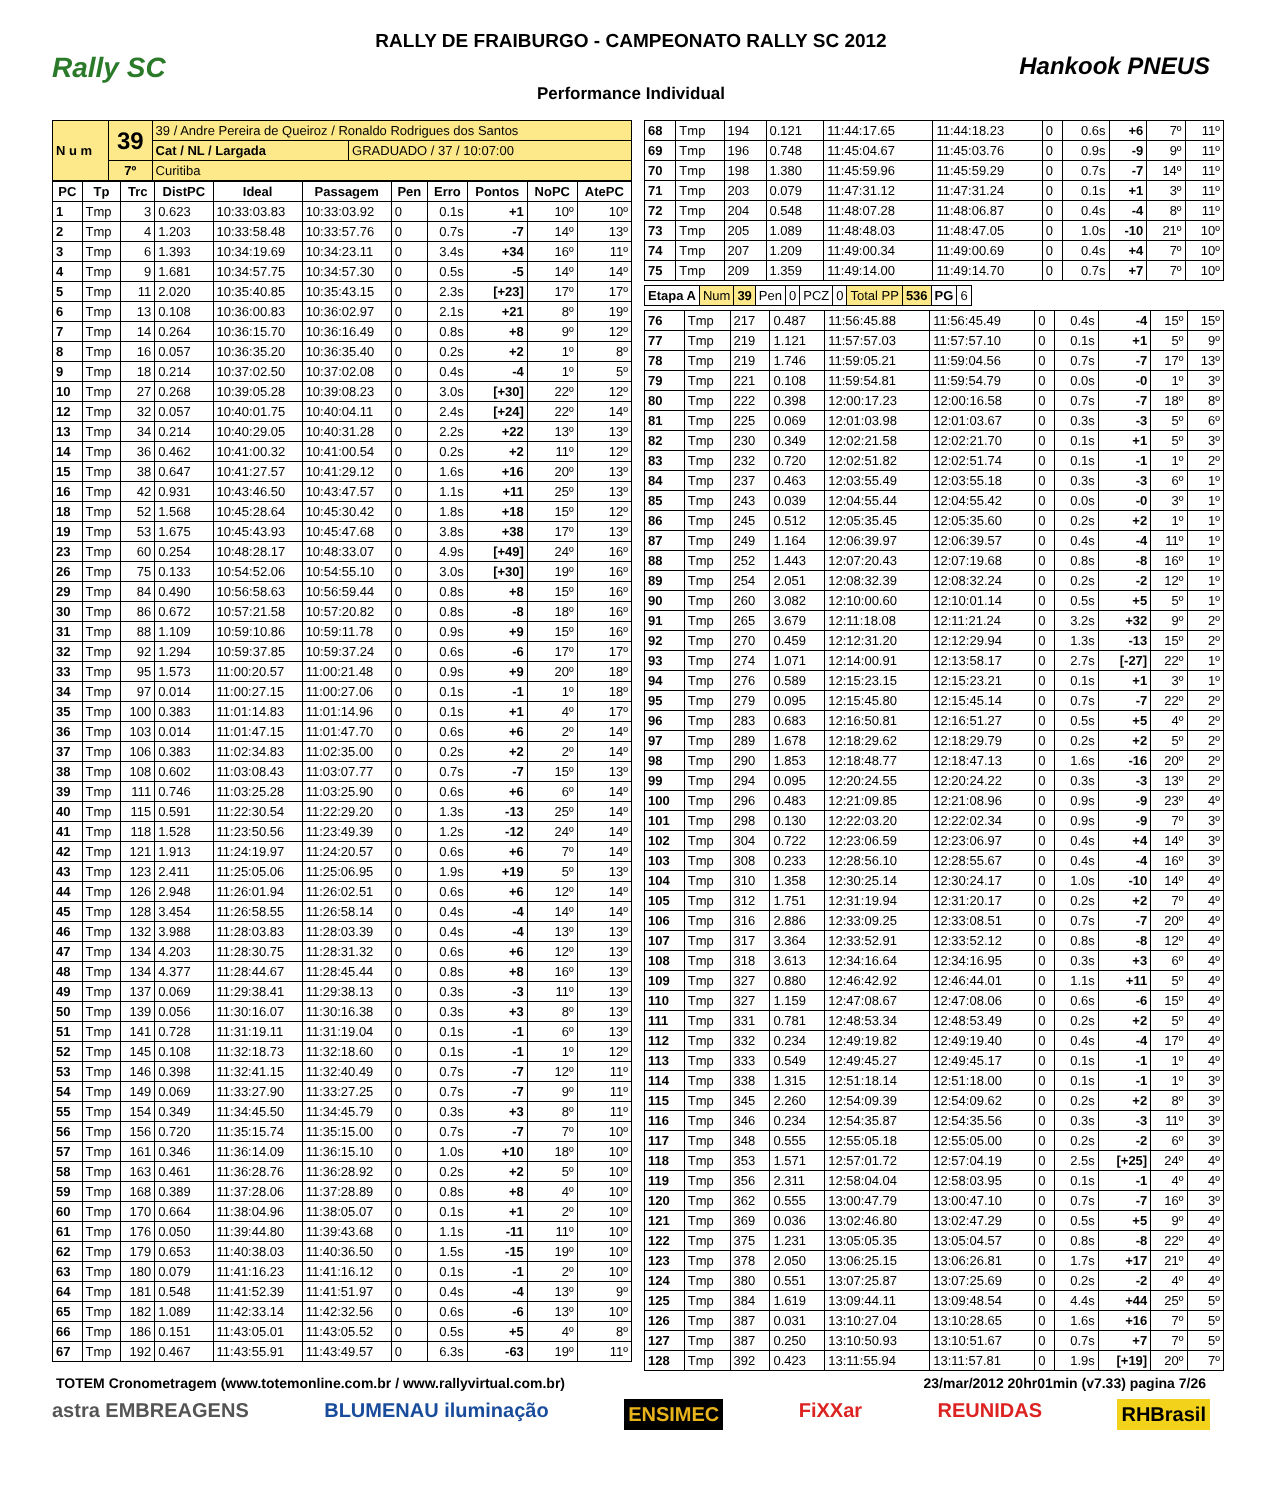RALLY DE FRAIBURGO - CAMPEONATO RALLY SC 2012
Rally SC Hankook PNEUS
Performance Individual
| N u m | 39 | 39 / Andre Pereira de Queiroz / Ronaldo Rodrigues dos Santos | |
| | | Cat / NL / Largada | GRADUADO / 37 / 10:07:00 |
| | 7º | Curitiba | |
| PC | Tp | Trc | DistPC | Ideal | Passagem | Pen | Erro | Pontos | NoPC | AtePC |
| --- | --- | --- | --- | --- | --- | --- | --- | --- | --- | --- |
| 1 | Tmp | 3 | 0.623 | 10:33:03.83 | 10:33:03.92 | 0 | 0.1s | +1 | 10º | 10º |
| 2 | Tmp | 4 | 1.203 | 10:33:58.48 | 10:33:57.76 | 0 | 0.7s | -7 | 14º | 13º |
| 3 | Tmp | 6 | 1.393 | 10:34:19.69 | 10:34:23.11 | 0 | 3.4s | +34 | 16º | 11º |
| 4 | Tmp | 9 | 1.681 | 10:34:57.75 | 10:34:57.30 | 0 | 0.5s | -5 | 14º | 14º |
| 5 | Tmp | 11 | 2.020 | 10:35:40.85 | 10:35:43.15 | 0 | 2.3s | [+23] | 17º | 17º |
| 6 | Tmp | 13 | 0.108 | 10:36:00.83 | 10:36:02.97 | 0 | 2.1s | +21 | 8º | 19º |
| 7 | Tmp | 14 | 0.264 | 10:36:15.70 | 10:36:16.49 | 0 | 0.8s | +8 | 9º | 12º |
| 8 | Tmp | 16 | 0.057 | 10:36:35.20 | 10:36:35.40 | 0 | 0.2s | +2 | 1º | 8º |
| 9 | Tmp | 18 | 0.214 | 10:37:02.50 | 10:37:02.08 | 0 | 0.4s | -4 | 1º | 5º |
| 10 | Tmp | 27 | 0.268 | 10:39:05.28 | 10:39:08.23 | 0 | 3.0s | [+30] | 22º | 12º |
| 12 | Tmp | 32 | 0.057 | 10:40:01.75 | 10:40:04.11 | 0 | 2.4s | [+24] | 22º | 14º |
| 13 | Tmp | 34 | 0.214 | 10:40:29.05 | 10:40:31.28 | 0 | 2.2s | +22 | 13º | 13º |
| 14 | Tmp | 36 | 0.462 | 10:41:00.32 | 10:41:00.54 | 0 | 0.2s | +2 | 11º | 12º |
| 15 | Tmp | 38 | 0.647 | 10:41:27.57 | 10:41:29.12 | 0 | 1.6s | +16 | 20º | 13º |
| 16 | Tmp | 42 | 0.931 | 10:43:46.50 | 10:43:47.57 | 0 | 1.1s | +11 | 25º | 13º |
| 18 | Tmp | 52 | 1.568 | 10:45:28.64 | 10:45:30.42 | 0 | 1.8s | +18 | 15º | 12º |
| 19 | Tmp | 53 | 1.675 | 10:45:43.93 | 10:45:47.68 | 0 | 3.8s | +38 | 17º | 13º |
| 23 | Tmp | 60 | 0.254 | 10:48:28.17 | 10:48:33.07 | 0 | 4.9s | [+49] | 24º | 16º |
| 26 | Tmp | 75 | 0.133 | 10:54:52.06 | 10:54:55.10 | 0 | 3.0s | [+30] | 19º | 16º |
| 29 | Tmp | 84 | 0.490 | 10:56:58.63 | 10:56:59.44 | 0 | 0.8s | +8 | 15º | 16º |
| 30 | Tmp | 86 | 0.672 | 10:57:21.58 | 10:57:20.82 | 0 | 0.8s | -8 | 18º | 16º |
| 31 | Tmp | 88 | 1.109 | 10:59:10.86 | 10:59:11.78 | 0 | 0.9s | +9 | 15º | 16º |
| 32 | Tmp | 92 | 1.294 | 10:59:37.85 | 10:59:37.24 | 0 | 0.6s | -6 | 17º | 17º |
| 33 | Tmp | 95 | 1.573 | 11:00:20.57 | 11:00:21.48 | 0 | 0.9s | +9 | 20º | 18º |
| 34 | Tmp | 97 | 0.014 | 11:00:27.15 | 11:00:27.06 | 0 | 0.1s | -1 | 1º | 18º |
| 35 | Tmp | 100 | 0.383 | 11:01:14.83 | 11:01:14.96 | 0 | 0.1s | +1 | 4º | 17º |
| 36 | Tmp | 103 | 0.014 | 11:01:47.15 | 11:01:47.70 | 0 | 0.6s | +6 | 2º | 14º |
| 37 | Tmp | 106 | 0.383 | 11:02:34.83 | 11:02:35.00 | 0 | 0.2s | +2 | 2º | 14º |
| 38 | Tmp | 108 | 0.602 | 11:03:08.43 | 11:03:07.77 | 0 | 0.7s | -7 | 15º | 13º |
| 39 | Tmp | 111 | 0.746 | 11:03:25.28 | 11:03:25.90 | 0 | 0.6s | +6 | 6º | 14º |
| 40 | Tmp | 115 | 0.591 | 11:22:30.54 | 11:22:29.20 | 0 | 1.3s | -13 | 25º | 14º |
| 41 | Tmp | 118 | 1.528 | 11:23:50.56 | 11:23:49.39 | 0 | 1.2s | -12 | 24º | 14º |
| 42 | Tmp | 121 | 1.913 | 11:24:19.97 | 11:24:20.57 | 0 | 0.6s | +6 | 7º | 14º |
| 43 | Tmp | 123 | 2.411 | 11:25:05.06 | 11:25:06.95 | 0 | 1.9s | +19 | 5º | 13º |
| 44 | Tmp | 126 | 2.948 | 11:26:01.94 | 11:26:02.51 | 0 | 0.6s | +6 | 12º | 14º |
| 45 | Tmp | 128 | 3.454 | 11:26:58.55 | 11:26:58.14 | 0 | 0.4s | -4 | 14º | 14º |
| 46 | Tmp | 132 | 3.988 | 11:28:03.83 | 11:28:03.39 | 0 | 0.4s | -4 | 13º | 13º |
| 47 | Tmp | 134 | 4.203 | 11:28:30.75 | 11:28:31.32 | 0 | 0.6s | +6 | 12º | 13º |
| 48 | Tmp | 134 | 4.377 | 11:28:44.67 | 11:28:45.44 | 0 | 0.8s | +8 | 16º | 13º |
| 49 | Tmp | 137 | 0.069 | 11:29:38.41 | 11:29:38.13 | 0 | 0.3s | -3 | 11º | 13º |
| 50 | Tmp | 139 | 0.056 | 11:30:16.07 | 11:30:16.38 | 0 | 0.3s | +3 | 8º | 13º |
| 51 | Tmp | 141 | 0.728 | 11:31:19.11 | 11:31:19.04 | 0 | 0.1s | -1 | 6º | 13º |
| 52 | Tmp | 145 | 0.108 | 11:32:18.73 | 11:32:18.60 | 0 | 0.1s | -1 | 1º | 12º |
| 53 | Tmp | 146 | 0.398 | 11:32:41.15 | 11:32:40.49 | 0 | 0.7s | -7 | 12º | 11º |
| 54 | Tmp | 149 | 0.069 | 11:33:27.90 | 11:33:27.25 | 0 | 0.7s | -7 | 9º | 11º |
| 55 | Tmp | 154 | 0.349 | 11:34:45.50 | 11:34:45.79 | 0 | 0.3s | +3 | 8º | 11º |
| 56 | Tmp | 156 | 0.720 | 11:35:15.74 | 11:35:15.00 | 0 | 0.7s | -7 | 7º | 10º |
| 57 | Tmp | 161 | 0.346 | 11:36:14.09 | 11:36:15.10 | 0 | 1.0s | +10 | 18º | 10º |
| 58 | Tmp | 163 | 0.461 | 11:36:28.76 | 11:36:28.92 | 0 | 0.2s | +2 | 5º | 10º |
| 59 | Tmp | 168 | 0.389 | 11:37:28.06 | 11:37:28.89 | 0 | 0.8s | +8 | 4º | 10º |
| 60 | Tmp | 170 | 0.664 | 11:38:04.96 | 11:38:05.07 | 0 | 0.1s | +1 | 2º | 10º |
| 61 | Tmp | 176 | 0.050 | 11:39:44.80 | 11:39:43.68 | 0 | 1.1s | -11 | 11º | 10º |
| 62 | Tmp | 179 | 0.653 | 11:40:38.03 | 11:40:36.50 | 0 | 1.5s | -15 | 19º | 10º |
| 63 | Tmp | 180 | 0.079 | 11:41:16.23 | 11:41:16.12 | 0 | 0.1s | -1 | 2º | 10º |
| 64 | Tmp | 181 | 0.548 | 11:41:52.39 | 11:41:51.97 | 0 | 0.4s | -4 | 13º | 9º |
| 65 | Tmp | 182 | 1.089 | 11:42:33.14 | 11:42:32.56 | 0 | 0.6s | -6 | 13º | 10º |
| 66 | Tmp | 186 | 0.151 | 11:43:05.01 | 11:43:05.52 | 0 | 0.5s | +5 | 4º | 8º |
| 67 | Tmp | 192 | 0.467 | 11:43:55.91 | 11:43:49.57 | 0 | 6.3s | -63 | 19º | 11º |
| 68 | Tmp | 194 | 0.121 | 11:44:17.65 | 11:44:18.23 | 0 | 0.6s | +6 | 7º | 11º |
| 69 | Tmp | 196 | 0.748 | 11:45:04.67 | 11:45:03.76 | 0 | 0.9s | -9 | 9º | 11º |
| 70 | Tmp | 198 | 1.380 | 11:45:59.96 | 11:45:59.29 | 0 | 0.7s | -7 | 14º | 11º |
| 71 | Tmp | 203 | 0.079 | 11:47:31.12 | 11:47:31.24 | 0 | 0.1s | +1 | 3º | 11º |
| 72 | Tmp | 204 | 0.548 | 11:48:07.28 | 11:48:06.87 | 0 | 0.4s | -4 | 8º | 11º |
| 73 | Tmp | 205 | 1.089 | 11:48:48.03 | 11:48:47.05 | 0 | 1.0s | -10 | 21º | 10º |
| 74 | Tmp | 207 | 1.209 | 11:49:00.34 | 11:49:00.69 | 0 | 0.4s | +4 | 7º | 10º |
| 75 | Tmp | 209 | 1.359 | 11:49:14.00 | 11:49:14.70 | 0 | 0.7s | +7 | 7º | 10º |
| Etapa A | Num | 39 | Pen | 0 | PCZ | 0 | Total PP | 536 | PG | 6 |
| 76 | Tmp | 217 | 0.487 | 11:56:45.88 | 11:56:45.49 | 0 | 0.4s | -4 | 15º | 15º |
| 77 | Tmp | 219 | 1.121 | 11:57:57.03 | 11:57:57.10 | 0 | 0.1s | +1 | 5º | 9º |
| 78 | Tmp | 219 | 1.746 | 11:59:05.21 | 11:59:04.56 | 0 | 0.7s | -7 | 17º | 13º |
| 79 | Tmp | 221 | 0.108 | 11:59:54.81 | 11:59:54.79 | 0 | 0.0s | -0 | 1º | 3º |
| 80 | Tmp | 222 | 0.398 | 12:00:17.23 | 12:00:16.58 | 0 | 0.7s | -7 | 18º | 8º |
| 81 | Tmp | 225 | 0.069 | 12:01:03.98 | 12:01:03.67 | 0 | 0.3s | -3 | 5º | 6º |
| 82 | Tmp | 230 | 0.349 | 12:02:21.58 | 12:02:21.70 | 0 | 0.1s | +1 | 5º | 3º |
| 83 | Tmp | 232 | 0.720 | 12:02:51.82 | 12:02:51.74 | 0 | 0.1s | -1 | 1º | 2º |
| 84 | Tmp | 237 | 0.463 | 12:03:55.49 | 12:03:55.18 | 0 | 0.3s | -3 | 6º | 1º |
| 85 | Tmp | 243 | 0.039 | 12:04:55.44 | 12:04:55.42 | 0 | 0.0s | -0 | 3º | 1º |
| 86 | Tmp | 245 | 0.512 | 12:05:35.45 | 12:05:35.60 | 0 | 0.2s | +2 | 1º | 1º |
| 87 | Tmp | 249 | 1.164 | 12:06:39.97 | 12:06:39.57 | 0 | 0.4s | -4 | 11º | 1º |
| 88 | Tmp | 252 | 1.443 | 12:07:20.43 | 12:07:19.68 | 0 | 0.8s | -8 | 16º | 1º |
| 89 | Tmp | 254 | 2.051 | 12:08:32.39 | 12:08:32.24 | 0 | 0.2s | -2 | 12º | 1º |
| 90 | Tmp | 260 | 3.082 | 12:10:00.60 | 12:10:01.14 | 0 | 0.5s | +5 | 5º | 1º |
| 91 | Tmp | 265 | 3.679 | 12:11:18.08 | 12:11:21.24 | 0 | 3.2s | +32 | 9º | 2º |
| 92 | Tmp | 270 | 0.459 | 12:12:31.20 | 12:12:29.94 | 0 | 1.3s | -13 | 15º | 2º |
| 93 | Tmp | 274 | 1.071 | 12:14:00.91 | 12:13:58.17 | 0 | 2.7s | [-27] | 22º | 1º |
| 94 | Tmp | 276 | 0.589 | 12:15:23.15 | 12:15:23.21 | 0 | 0.1s | +1 | 3º | 1º |
| 95 | Tmp | 279 | 0.095 | 12:15:45.80 | 12:15:45.14 | 0 | 0.7s | -7 | 22º | 2º |
| 96 | Tmp | 283 | 0.683 | 12:16:50.81 | 12:16:51.27 | 0 | 0.5s | +5 | 4º | 2º |
| 97 | Tmp | 289 | 1.678 | 12:18:29.62 | 12:18:29.79 | 0 | 0.2s | +2 | 5º | 2º |
| 98 | Tmp | 290 | 1.853 | 12:18:48.77 | 12:18:47.13 | 0 | 1.6s | -16 | 20º | 2º |
| 99 | Tmp | 294 | 0.095 | 12:20:24.55 | 12:20:24.22 | 0 | 0.3s | -3 | 13º | 2º |
| 100 | Tmp | 296 | 0.483 | 12:21:09.85 | 12:21:08.96 | 0 | 0.9s | -9 | 23º | 4º |
| 101 | Tmp | 298 | 0.130 | 12:22:03.20 | 12:22:02.34 | 0 | 0.9s | -9 | 7º | 3º |
| 102 | Tmp | 304 | 0.722 | 12:23:06.59 | 12:23:06.97 | 0 | 0.4s | +4 | 14º | 3º |
| 103 | Tmp | 308 | 0.233 | 12:28:56.10 | 12:28:55.67 | 0 | 0.4s | -4 | 16º | 3º |
| 104 | Tmp | 310 | 1.358 | 12:30:25.14 | 12:30:24.17 | 0 | 1.0s | -10 | 14º | 4º |
| 105 | Tmp | 312 | 1.751 | 12:31:19.94 | 12:31:20.17 | 0 | 0.2s | +2 | 7º | 4º |
| 106 | Tmp | 316 | 2.886 | 12:33:09.25 | 12:33:08.51 | 0 | 0.7s | -7 | 20º | 4º |
| 107 | Tmp | 317 | 3.364 | 12:33:52.91 | 12:33:52.12 | 0 | 0.8s | -8 | 12º | 4º |
| 108 | Tmp | 318 | 3.613 | 12:34:16.64 | 12:34:16.95 | 0 | 0.3s | +3 | 6º | 4º |
| 109 | Tmp | 327 | 0.880 | 12:46:42.92 | 12:46:44.01 | 0 | 1.1s | +11 | 5º | 4º |
| 110 | Tmp | 327 | 1.159 | 12:47:08.67 | 12:47:08.06 | 0 | 0.6s | -6 | 15º | 4º |
| 111 | Tmp | 331 | 0.781 | 12:48:53.34 | 12:48:53.49 | 0 | 0.2s | +2 | 5º | 4º |
| 112 | Tmp | 332 | 0.234 | 12:49:19.82 | 12:49:19.40 | 0 | 0.4s | -4 | 17º | 4º |
| 113 | Tmp | 333 | 0.549 | 12:49:45.27 | 12:49:45.17 | 0 | 0.1s | -1 | 1º | 4º |
| 114 | Tmp | 338 | 1.315 | 12:51:18.14 | 12:51:18.00 | 0 | 0.1s | -1 | 1º | 3º |
| 115 | Tmp | 345 | 2.260 | 12:54:09.39 | 12:54:09.62 | 0 | 0.2s | +2 | 8º | 3º |
| 116 | Tmp | 346 | 0.234 | 12:54:35.87 | 12:54:35.56 | 0 | 0.3s | -3 | 11º | 3º |
| 117 | Tmp | 348 | 0.555 | 12:55:05.18 | 12:55:05.00 | 0 | 0.2s | -2 | 6º | 3º |
| 118 | Tmp | 353 | 1.571 | 12:57:01.72 | 12:57:04.19 | 0 | 2.5s | [+25] | 24º | 4º |
| 119 | Tmp | 356 | 2.311 | 12:58:04.04 | 12:58:03.95 | 0 | 0.1s | -1 | 4º | 4º |
| 120 | Tmp | 362 | 0.555 | 13:00:47.79 | 13:00:47.10 | 0 | 0.7s | -7 | 16º | 3º |
| 121 | Tmp | 369 | 0.036 | 13:02:46.80 | 13:02:47.29 | 0 | 0.5s | +5 | 9º | 4º |
| 122 | Tmp | 375 | 1.231 | 13:05:05.35 | 13:05:04.57 | 0 | 0.8s | -8 | 22º | 4º |
| 123 | Tmp | 378 | 2.050 | 13:06:25.15 | 13:06:26.81 | 0 | 1.7s | +17 | 21º | 4º |
| 124 | Tmp | 380 | 0.551 | 13:07:25.87 | 13:07:25.69 | 0 | 0.2s | -2 | 4º | 4º |
| 125 | Tmp | 384 | 1.619 | 13:09:44.11 | 13:09:48.54 | 0 | 4.4s | +44 | 25º | 5º |
| 126 | Tmp | 387 | 0.031 | 13:10:27.04 | 13:10:28.65 | 0 | 1.6s | +16 | 7º | 5º |
| 127 | Tmp | 387 | 0.250 | 13:10:50.93 | 13:10:51.67 | 0 | 0.7s | +7 | 7º | 5º |
| 128 | Tmp | 392 | 0.423 | 13:11:55.94 | 13:11:57.81 | 0 | 1.9s | [+19] | 20º | 7º |
TOTEM Cronometragem (www.totemonline.com.br / www.rallyvirtual.com.br) 23/mar/2012 20hr01min (v7.33) pagina 7/26
astra EMBREAGENS BLUMENAU iluminação ENSIMEC FiXXar REUNIDAS RHBrasil